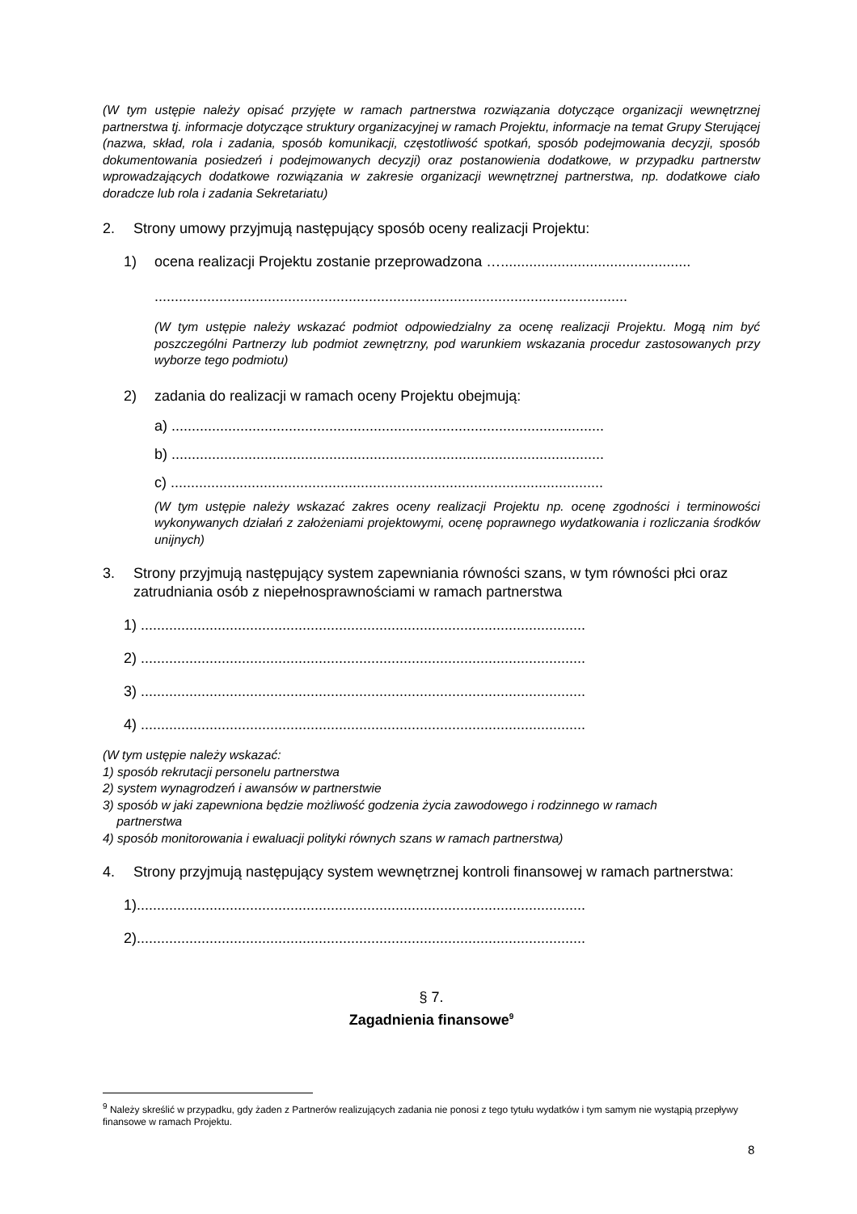(W tym ustępie należy opisać przyjęte w ramach partnerstwa rozwiązania dotyczące organizacji wewnętrznej partnerstwa tj. informacje dotyczące struktury organizacyjnej w ramach Projektu, informacje na temat Grupy Sterującej (nazwa, skład, rola i zadania, sposób komunikacji, częstotliwość spotkań, sposób podejmowania decyzji, sposób dokumentowania posiedzeń i podejmowanych decyzji) oraz postanowienia dodatkowe, w przypadku partnerstw wprowadzających dodatkowe rozwiązania w zakresie organizacji wewnętrznej partnerstwa, np. dodatkowe ciało doradcze lub rola i zadania Sekretariatu)
2. Strony umowy przyjmują następujący sposób oceny realizacji Projektu:
1) ocena realizacji Projektu zostanie przeprowadzona …...............................................
.....................................................................................................................
(W tym ustępie należy wskazać podmiot odpowiedzialny za ocenę realizacji Projektu. Mogą nim być poszczególni Partnerzy lub podmiot zewnętrzny, pod warunkiem wskazania procedur zastosowanych przy wyborze tego podmiotu)
2) zadania do realizacji w ramach oceny Projektu obejmują:
a) ...........................................................................................................
b) ...........................................................................................................
c) ...........................................................................................................
(W tym ustępie należy wskazać zakres oceny realizacji Projektu np. ocenę zgodności i terminowości wykonywanych działań z założeniami projektowymi, ocenę poprawnego wydatkowania i rozliczania środków unijnych)
3. Strony przyjmują następujący system zapewniania równości szans, w tym równości płci oraz zatrudniania osób z niepełnosprawnościami w ramach partnerstwa
1) ..............................................................................................................
2) ..............................................................................................................
3) ..............................................................................................................
4) ..............................................................................................................
(W tym ustępie należy wskazać:
1) sposób rekrutacji personelu partnerstwa
2) system wynagrodzeń i awansów w partnerstwie
3) sposób w jaki zapewniona będzie możliwość godzenia życia zawodowego i rodzinnego w ramach
partnerstwa
4) sposób monitorowania i ewaluacji polityki równych szans w ramach partnerstwa)
4. Strony przyjmują następujący system wewnętrznej kontroli finansowej w ramach partnerstwa:
1)...............................................................................................................
2)...............................................................................................................
§ 7.
Zagadnienia finansowe<sup>9</sup>
<sup>9</sup> Należy skreślić w przypadku, gdy żaden z Partnerów realizujących zadania nie ponosi z tego tytułu wydatków i tym samym nie wystąpią przepływy finansowe w ramach Projektu.
8